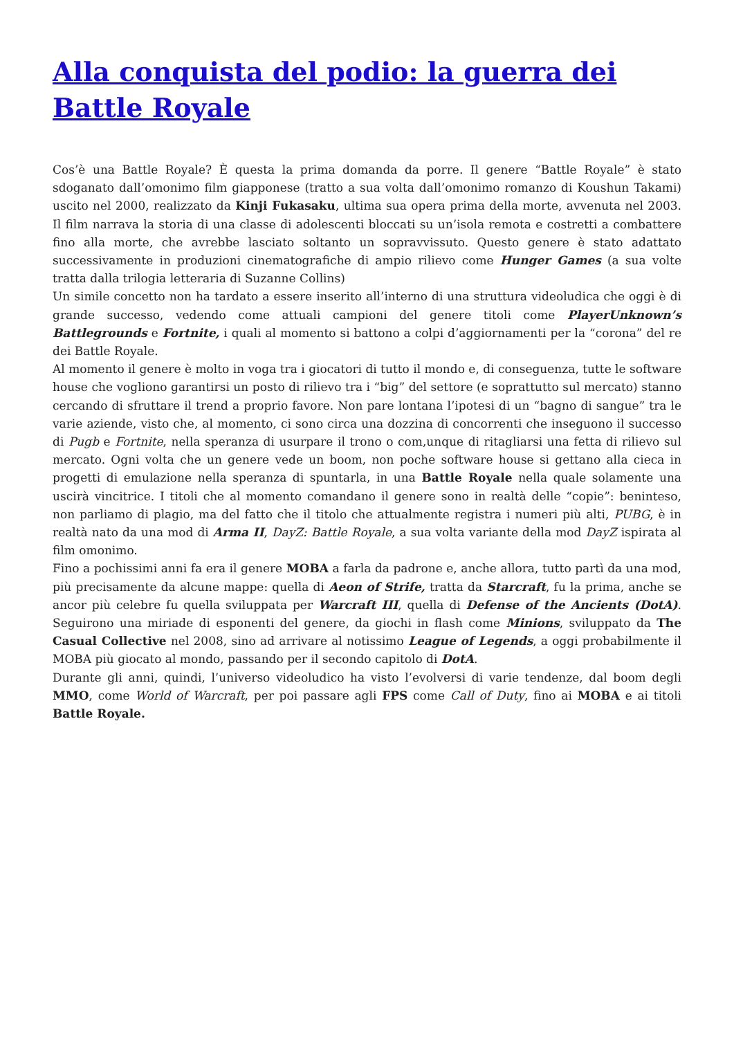Alla conquista del podio: la guerra dei Battle Royale
Cos’è una Battle Royale? È questa la prima domanda da porre. Il genere “Battle Royale” è stato sdoganato dall’omonimo film giapponese (tratto a sua volta dall’omonimo romanzo di Koushun Takami) uscito nel 2000, realizzato da Kinji Fukasaku, ultima sua opera prima della morte, avvenuta nel 2003. Il film narrava la storia di una classe di adolescenti bloccati su un’isola remota e costretti a combattere fino alla morte, che avrebbe lasciato soltanto un sopravvissuto. Questo genere è stato adattato successivamente in produzioni cinematografiche di ampio rilievo come Hunger Games (a sua volte tratta dalla trilogia letteraria di Suzanne Collins)
Un simile concetto non ha tardato a essere inserito all’interno di una struttura videoludica che oggi è di grande successo, vedendo come attuali campioni del genere titoli come PlayerUnknown’s Battlegrounds e Fortnite, i quali al momento si battono a colpi d’aggiornamenti per la “corona” del re dei Battle Royale.
Al momento il genere è molto in voga tra i giocatori di tutto il mondo e, di conseguenza, tutte le software house che vogliono garantirsi un posto di rilievo tra i “big” del settore (e soprattutto sul mercato) stanno cercando di sfruttare il trend a proprio favore. Non pare lontana l’ipotesi di un “bagno di sangue” tra le varie aziende, visto che, al momento, ci sono circa una dozzina di concorrenti che inseguono il successo di Pugb e Fortnite, nella speranza di usurpare il trono o com,unque di ritagliarsi una fetta di rilievo sul mercato. Ogni volta che un genere vede un boom, non poche software house si gettano alla cieca in progetti di emulazione nella speranza di spuntarla, in una Battle Royale nella quale solamente una uscirà vincitrice. I titoli che al momento comandano il genere sono in realtà delle “copie”: beninteso, non parliamo di plagio, ma del fatto che il titolo che attualmente registra i numeri più alti, PUBG, è in realtà nato da una mod di Arma II, DayZ: Battle Royale, a sua volta variante della mod DayZ ispirata al film omonimo.
Fino a pochissimi anni fa era il genere MOBA a farla da padrone e, anche allora, tutto partì da una mod, più precisamente da alcune mappe: quella di Aeon of Strife, tratta da Starcraft, fu la prima, anche se ancor più celebre fu quella sviluppata per Warcraft III, quella di Defense of the Ancients (DotA). Seguirono una miriade di esponenti del genere, da giochi in flash come Minions, sviluppato da The Casual Collective nel 2008, sino ad arrivare al notissimo League of Legends, a oggi probabilmente il MOBA più giocato al mondo, passando per il secondo capitolo di DotA.
Durante gli anni, quindi, l’universo videoludico ha visto l’evolversi di varie tendenze, dal boom degli MMO, come World of Warcraft, per poi passare agli FPS come Call of Duty, fino ai MOBA e ai titoli Battle Royale.